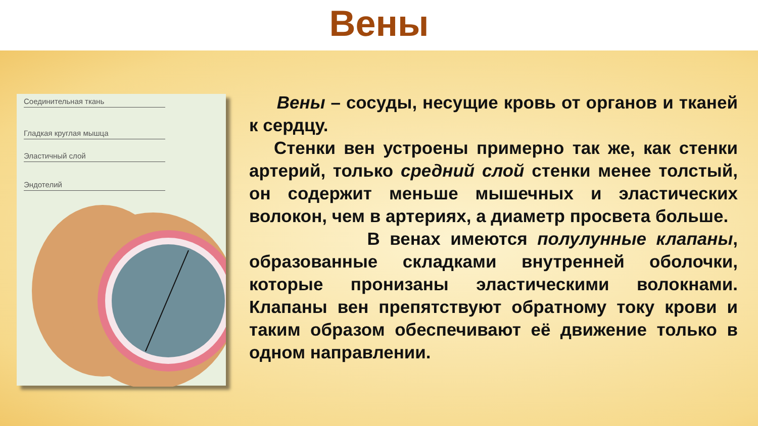Вены
Соединительная ткань
Гладкая круглая мышца
Эластичный слой
Эндотелий
Вены – сосуды, несущие кровь от органов и тканей к сердцу.
Стенки вен устроены примерно так же, как стенки артерий, только средний слой стенки менее толстый, он содержит меньше мышечных и эластических волокон, чем в артериях, а диаметр просвета больше.
В венах имеются полулунные клапаны, образованные складками внутренней оболочки, которые пронизаны эластическими волокнами. Клапаны вен препятствуют обратному току крови и таким образом обеспечивают её движение только в одном направлении.